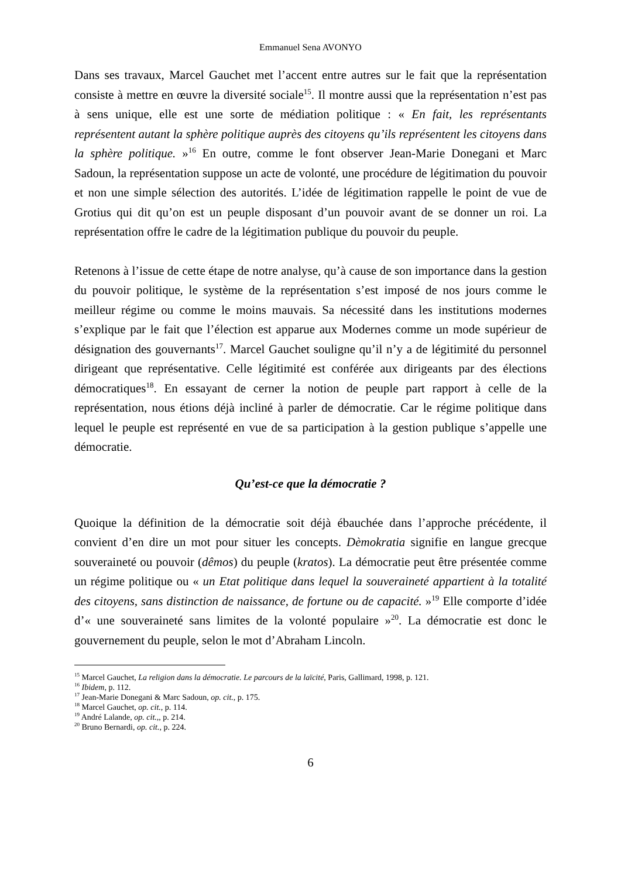Emmanuel Sena AVONYO
Dans ses travaux, Marcel Gauchet met l’accent entre autres sur le fait que la représentation consiste à mettre en œuvre la diversité sociale<sup>15</sup>. Il montre aussi que la représentation n’est pas à sens unique, elle est une sorte de médiation politique : « En fait, les représentants représentent autant la sphère politique auprès des citoyens qu’ils représentent les citoyens dans la sphère politique. »<sup>16</sup> En outre, comme le font observer Jean-Marie Donegani et Marc Sadoun, la représentation suppose un acte de volonté, une procédure de légitimation du pouvoir et non une simple sélection des autorités. L’idée de légitimation rappelle le point de vue de Grotius qui dit qu’on est un peuple disposant d’un pouvoir avant de se donner un roi. La représentation offre le cadre de la légitimation publique du pouvoir du peuple.
Retenons à l’issue de cette étape de notre analyse, qu’à cause de son importance dans la gestion du pouvoir politique, le système de la représentation s’est imposé de nos jours comme le meilleur régime ou comme le moins mauvais. Sa nécessité dans les institutions modernes s’explique par le fait que l’élection est apparue aux Modernes comme un mode supérieur de désignation des gouvernants<sup>17</sup>. Marcel Gauchet souligne qu’il n’y a de légitimité du personnel dirigeant que représentative. Celle légitimité est conférée aux dirigeants par des élections démocratiques<sup>18</sup>. En essayant de cerner la notion de peuple part rapport à celle de la représentation, nous étions déjà incliné à parler de démocratie. Car le régime politique dans lequel le peuple est représenté en vue de sa participation à la gestion publique s’appelle une démocratie.
Qu’est-ce que la démocratie ?
Quoique la définition de la démocratie soit déjà ébauchée dans l’approche précédente, il convient d’en dire un mot pour situer les concepts. Dèmokratia signifie en langue grecque souveraineté ou pouvoir (dêmos) du peuple (kratos). La démocratie peut être présentée comme un régime politique ou « un Etat politique dans lequel la souveraineté appartient à la totalité des citoyens, sans distinction de naissance, de fortune ou de capacité. »<sup>19</sup> Elle comporte d’idée d’« une souveraineté sans limites de la volonté populaire »<sup>20</sup>. La démocratie est donc le gouvernement du peuple, selon le mot d’Abraham Lincoln.
<sup>15</sup> Marcel Gauchet, La religion dans la démocratie. Le parcours de la laïcité, Paris, Gallimard, 1998, p. 121.
<sup>16</sup> Ibidem, p. 112.
<sup>17</sup> Jean-Marie Donegani & Marc Sadoun, op. cit., p. 175.
<sup>18</sup> Marcel Gauchet, op. cit., p. 114.
<sup>19</sup> André Lalande, op. cit.,, p. 214.
<sup>20</sup> Bruno Bernardi, op. cit., p. 224.
6